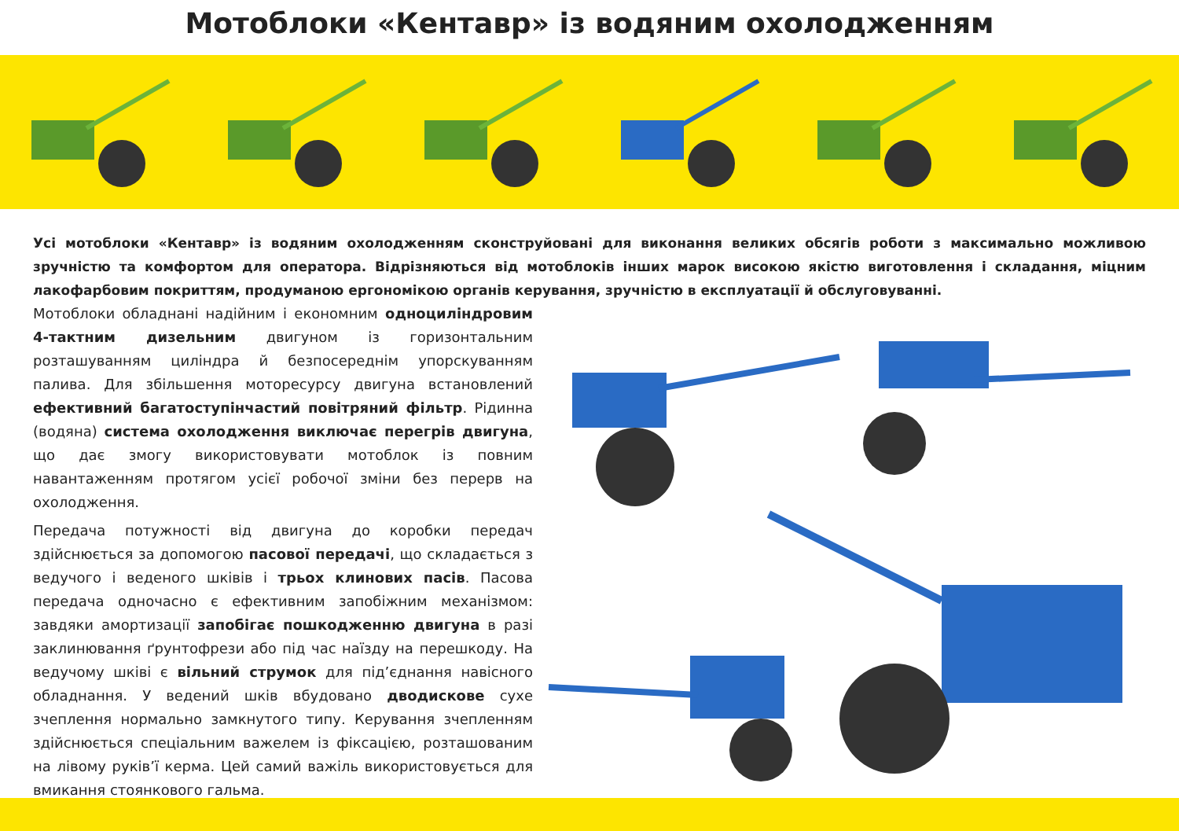Мотоблоки «Кентавр» із водяним охолодженням
Усі мотоблоки «Кентавр» із водяним охолодженням сконструйовані для виконання великих обсягів роботи з максимально можливою зручністю та комфортом для оператора. Відрізняються від мотоблоків інших марок високою якістю виготовлення і складання, міцним лакофарбовим покриттям, продуманою ергономікою органів керування, зручністю в експлуатації й обслуговуванні.
Мотоблоки обладнані надійним і економним одноциліндровим 4-тактним дизельним двигуном із горизонтальним розташуванням циліндра й безпосереднім упорскуванням палива. Для збільшення моторесурсу двигуна встановлений ефективний багатоступінчастий повітряний фільтр. Рідинна (водяна) система охолодження виключає перегрів двигуна, що дає змогу використовувати мотоблок із повним навантаженням протягом усієї робочої зміни без перерв на охолодження.
Передача потужності від двигуна до коробки передач здійснюється за допомогою пасової передачі, що складається з ведучого і веденого шківів і трьох клинових пасів. Пасова передача одночасно є ефективним запобіжним механізмом: завдяки амортизації запобігає пошкодженню двигуна в разі заклинювання ґрунтофрези або під час наїзду на перешкоду. На ведучому шківі є вільний струмок для під’єднання навісного обладнання. У ведений шків вбудовано дводискове сухе зчеплення нормально замкнутого типу. Керування зчепленням здійснюється спеціальним важелем із фіксацією, розташованим на лівому руків’ї керма. Цей самий важіль використовується для вмикання стоянкового гальма.